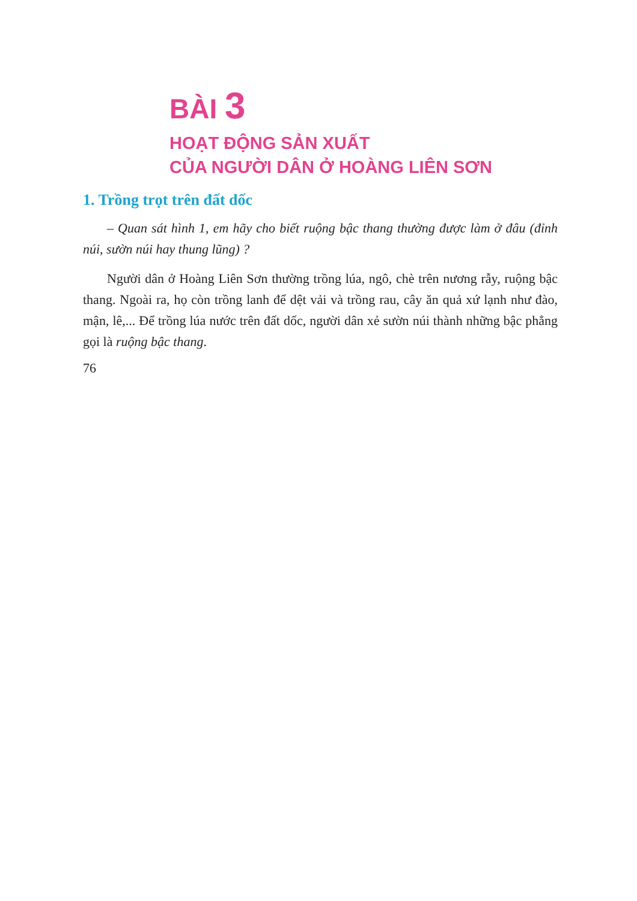BÀI 3
HOẠT ĐỘNG SẢN XUẤT
CỦA NGƯỜI DÂN Ở HOÀNG LIÊN SƠN
1. Trồng trọt trên đất dốc
– Quan sát hình 1, em hãy cho biết ruộng bậc thang thường được làm ở đâu (đỉnh núi, sườn núi hay thung lũng) ?
Người dân ở Hoàng Liên Sơn thường trồng lúa, ngô, chè trên nương rẫy, ruộng bậc thang. Ngoài ra, họ còn trồng lanh để dệt vải và trồng rau, cây ăn quả xứ lạnh như đào, mận, lê,... Để trồng lúa nước trên đất dốc, người dân xẻ sườn núi thành những bậc phẳng gọi là ruộng bậc thang.
76